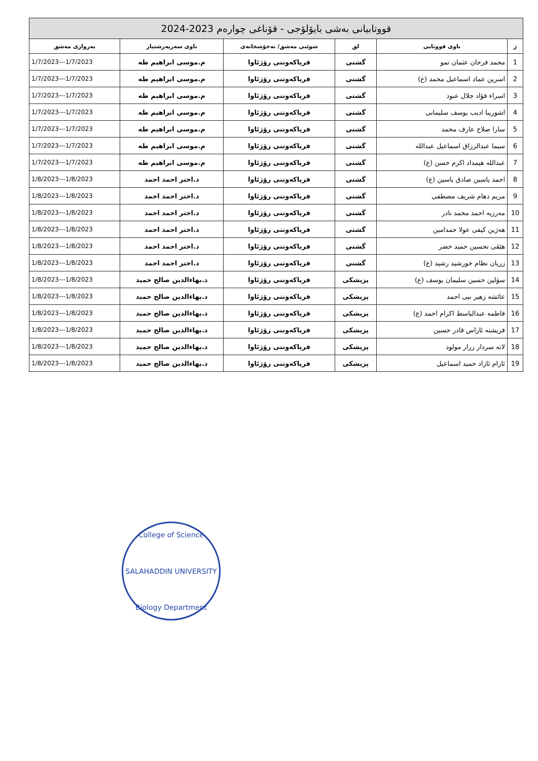| قووتابیانی بەشی بایۆلۆجی - قۆناغی چوارەم 2023-2024 | | | | | |
| ژ | ناوی قووتابی | لق | شوێنی مەشق/ نەخۆشخانەی | ناوی سەرپەرشتیار | بەرواری مەشق |
| 1 | محمد فرحان عثمان تمو | گشتی | فریاکەوتنی رۆژئاوا | م.موسی ابراهیم طه | 1/7/2023---1/7/2023 |
| 2 | اسرین عماد اسماعیل محمد (ع) | گشتی | فریاکەوتنی رۆژئاوا | م.موسی ابراهیم طه | 1/7/2023---1/7/2023 |
| 3 | اسراء فؤاد جلال عبود | گشتی | فریاکەوتنی رۆژئاوا | م.موسی ابراهیم طه | 1/7/2023---1/7/2023 |
| 4 | اشورینا ادیب یوسف سلیمانی | گشتی | فریاکەوتنی رۆژئاوا | م.موسی ابراهیم طه | 1/7/2023---1/7/2023 |
| 5 | سارا صلاح عارف محمد | گشتی | فریاکەوتنی رۆژئاوا | م.موسی ابراهیم طه | 1/7/2023---1/7/2023 |
| 6 | سیما عبدالرزاق اسماعیل عبدالله | گشتی | فریاکەوتنی رۆژئاوا | م.موسی ابراهیم طه | 1/7/2023---1/7/2023 |
| 7 | عبدالله هیمداد اکرم حسن (ع) | گشتی | فریاکەوتنی رۆژئاوا | م.موسی ابراهیم طه | 1/7/2023---1/7/2023 |
| 8 | احمد یاسین صادق یاسین (ع) | گشتی | فریاکەوتنی رۆژئاوا | د.اختر احمد احمد | 1/8/2023---1/8/2023 |
| 9 | مریم دهام شریف مصطفی | گشتی | فریاکەوتنی رۆژئاوا | د.اختر احمد احمد | 1/8/2023---1/8/2023 |
| 10 | مەرزیە احمد محمد نادر | گشتی | فریاکەوتنی رۆژئاوا | د.اختر احمد احمد | 1/8/2023---1/8/2023 |
| 11 | هەژین کیفی عولا حمدامین | گشتی | فریاکەوتنی رۆژئاوا | د.اختر احمد احمد | 1/8/2023---1/8/2023 |
| 12 | هێڤی تحسین حمید خضر | گشتی | فریاکەوتنی رۆژئاوا | د.اختر احمد احمد | 1/8/2023---1/8/2023 |
| 13 | زریان نظام خورشید رشید (ع) | گشتی | فریاکەوتنی رۆژئاوا | د.اختر احمد احمد | 1/8/2023---1/8/2023 |
| 14 | سۆلین حسین سلیمان یوسف (ع) | پزیشکی | فریاکەوتنی رۆژئاوا | د.بهاءالدین صالح حمید | 1/8/2023---1/8/2023 |
| 15 | عائشە زهیر نبی احمد | پزیشکی | فریاکەوتنی رۆژئاوا | د.بهاءالدین صالح حمید | 1/8/2023---1/8/2023 |
| 16 | فاطمە عبدالباسط اکرام احمد (ع) | پزیشکی | فریاکەوتنی رۆژئاوا | د.بهاءالدین صالح حمید | 1/8/2023---1/8/2023 |
| 17 | فریشتە ئاراس قادر حسین | پزیشکی | فریاکەوتنی رۆژئاوا | د.بهاءالدین صالح حمید | 1/8/2023---1/8/2023 |
| 18 | لانە سردار زرار مولود | پزیشکی | فریاکەوتنی رۆژئاوا | د.بهاءالدین صالح حمید | 1/8/2023---1/8/2023 |
| 19 | ئارام ئازاد حمید اسماعیل | پزیشکی | فریاکەوتنی رۆژئاوا | د.بهاءالدین صالح حمید | 1/8/2023---1/8/2023 |
College of Science
SALAHADDIN UNIVERSITY
Biology Department